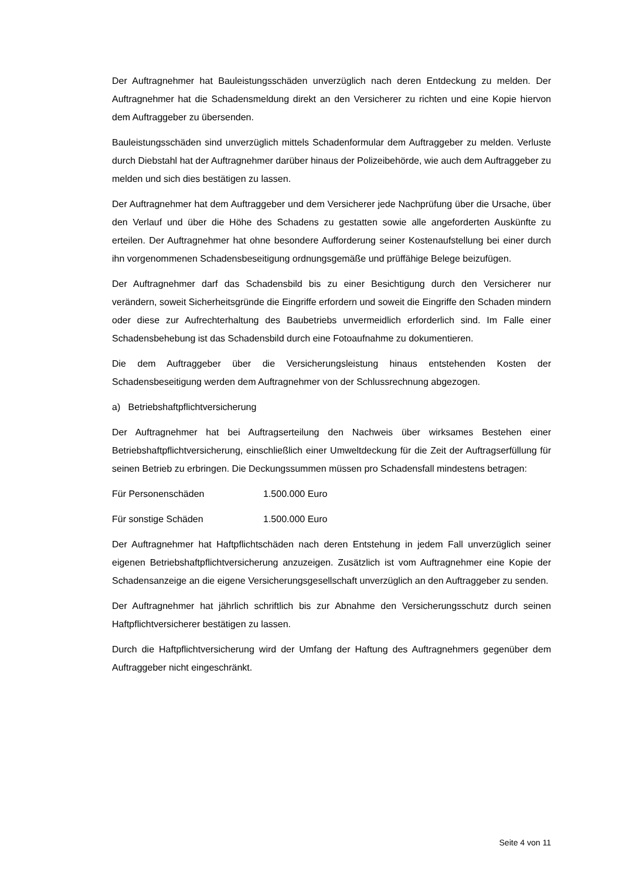Der Auftragnehmer hat Bauleistungsschäden unverzüglich nach deren Entdeckung zu melden. Der Auftragnehmer hat die Schadensmeldung direkt an den Versicherer zu richten und eine Kopie hiervon dem Auftraggeber zu übersenden.
Bauleistungsschäden sind unverzüglich mittels Schadenformular dem Auftraggeber zu melden. Verluste durch Diebstahl hat der Auftragnehmer darüber hinaus der Polizeibehörde, wie auch dem Auftraggeber zu melden und sich dies bestätigen zu lassen.
Der Auftragnehmer hat dem Auftraggeber und dem Versicherer jede Nachprüfung über die Ursache, über den Verlauf und über die Höhe des Schadens zu gestatten sowie alle angeforderten Auskünfte zu erteilen. Der Auftragnehmer hat ohne besondere Aufforderung seiner Kostenaufstellung bei einer durch ihn vorgenommenen Schadensbeseitigung ordnungsgemäße und prüffähige Belege beizufügen.
Der Auftragnehmer darf das Schadensbild bis zu einer Besichtigung durch den Versicherer nur verändern, soweit Sicherheitsgründe die Eingriffe erfordern und soweit die Eingriffe den Schaden mindern oder diese zur Aufrechterhaltung des Baubetriebs unvermeidlich erforderlich sind. Im Falle einer Schadensbehebung ist das Schadensbild durch eine Fotoaufnahme zu dokumentieren.
Die dem Auftraggeber über die Versicherungsleistung hinaus entstehenden Kosten der Schadensbeseitigung werden dem Auftragnehmer von der Schlussrechnung abgezogen.
a) Betriebshaftpflichtversicherung
Der Auftragnehmer hat bei Auftragserteilung den Nachweis über wirksames Bestehen einer Betriebshaftpflichtversicherung, einschließlich einer Umweltdeckung für die Zeit der Auftragserfüllung für seinen Betrieb zu erbringen. Die Deckungssummen müssen pro Schadensfall mindestens betragen:
Für Personenschäden 1.500.000 Euro
Für sonstige Schäden 1.500.000 Euro
Der Auftragnehmer hat Haftpflichtschäden nach deren Entstehung in jedem Fall unverzüglich seiner eigenen Betriebshaftpflichtversicherung anzuzeigen. Zusätzlich ist vom Auftragnehmer eine Kopie der Schadensanzeige an die eigene Versicherungsgesellschaft unverzüglich an den Auftraggeber zu senden.
Der Auftragnehmer hat jährlich schriftlich bis zur Abnahme den Versicherungsschutz durch seinen Haftpflichtversicherer bestätigen zu lassen.
Durch die Haftpflichtversicherung wird der Umfang der Haftung des Auftragnehmers gegenüber dem Auftraggeber nicht eingeschränkt.
Seite 4 von 11